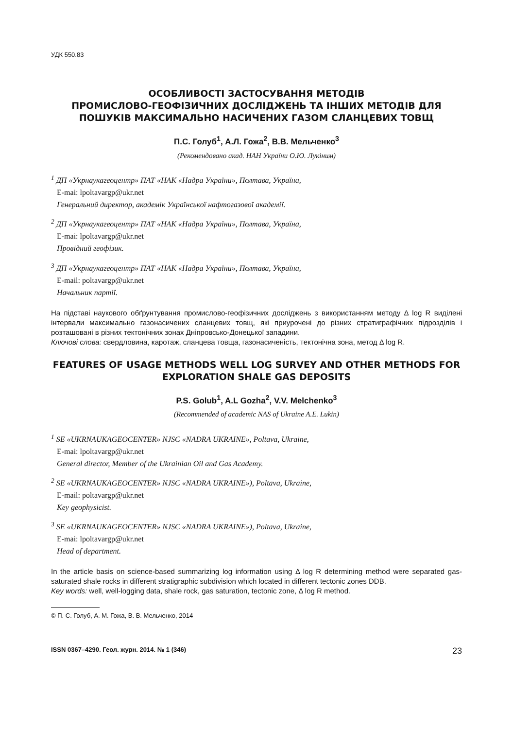УДК 550.83
ОСОБЛИВОСТІ ЗАСТОСУВАННЯ МЕТОДІВ
ПРОМИСЛОВО-ГЕОФІЗИЧНИХ ДОСЛІДЖЕНЬ ТА ІНШИХ МЕТОДІВ ДЛЯ ПОШУКІВ МАКСИМАЛЬНО НАСИЧЕНИХ ГАЗОМ СЛАНЦЕВИХ ТОВЩ
П.С. Голуб<sup>1</sup>, А.Л. Гожа<sup>2</sup>, В.В. Мельченко<sup>3</sup>
(Рекомендовано акад. НАН України О.Ю. Лукіним)
<sup>1</sup> ДП «Укрнаукагеоцентр» ПАТ «НАК «Надра України», Полтава, Україна,
E-mai: lpoltavargp@ukr.net
Генеральний директор, академік Української нафтогазової академії.
<sup>2</sup> ДП «Укрнаукагеоцентр» ПАТ «НАК «Надра України», Полтава, Україна,
E-mai: lpoltavargp@ukr.net
Провідний геофізик.
<sup>3</sup> ДП «Укрнаукагеоцентр» ПАТ «НАК «Надра України», Полтава, Україна,
E-mail: poltavargp@ukr.net
Начальник партії.
На підставі наукового обґрунтування промислово-геофізичних досліджень з використанням методу Δ log R виділені інтервали максимально газонасичених сланцевих товщ, які приурочені до різних стратиграфічних підрозділів і розташовані в різних тектонічних зонах Дніпровсько-Донецької западини.
Ключові слова: свердловина, каротаж, сланцева товща, газонасиченість, тектонічна зона, метод Δ log R.
FEATURES OF USAGE METHODS WELL LOG SURVEY AND OTHER METHODS FOR EXPLORATION SHALE GAS DEPOSITS
P.S. Golub<sup>1</sup>, A.L Gozha<sup>2</sup>, V.V. Melchenko<sup>3</sup>
(Recommended of academic NAS of Ukraine A.E. Lukin)
<sup>1</sup> SE «UKRNAUKAGEOCENTER» NJSC «NADRA UKRAINE», Poltava, Ukraine,
E-mai: lpoltavargp@ukr.net
General director, Member of the Ukrainian Oil and Gas Academy.
<sup>2</sup> SE «UKRNAUKAGEOCENTER» NJSC «NADRA UKRAINE»), Poltava, Ukraine,
E-mail: poltavargp@ukr.net
Key geophysicist.
<sup>3</sup> SE «UKRNAUKAGEOCENTER» NJSC «NADRA UKRAINE»), Poltava, Ukraine,
E-mai: lpoltavargp@ukr.net
Head of department.
In the article basis on science-based summarizing log information using Δ log R determining method were separated gas-saturated shale rocks in different stratigraphic subdivision which located in different tectonic zones DDB.
Key words: well, well-logging data, shale rock, gas saturation, tectonic zone, Δ log R method.
© П. С. Голуб, А. М. Гожа, В. В. Мельченко, 2014
ISSN 0367–4290. Геол. журн. 2014. № 1 (346) 23